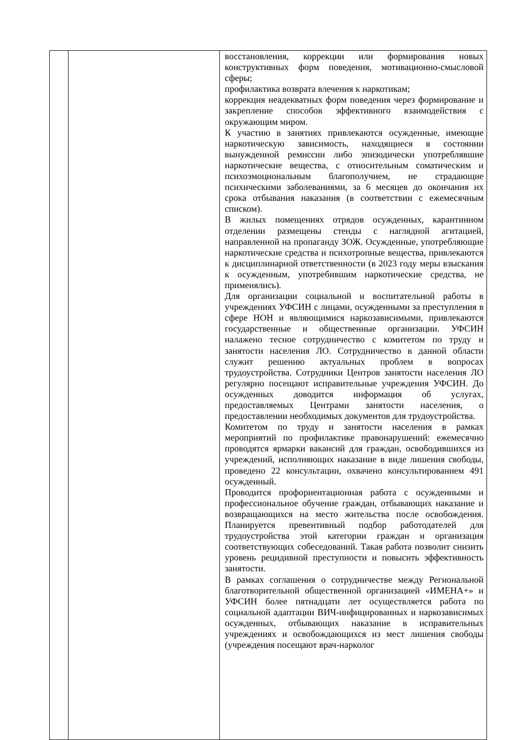| | | восстановления, коррекции или формирования новых конструктивных форм поведения, мотивационно-смысловой сферы; профилактика возврата влечения к наркотикам; коррекция неадекватных форм поведения через формирование и закрепление способов эффективного взаимодействия с окружающим миром. К участию в занятиях привлекаются осужденные, имеющие наркотическую зависимость, находящиеся в состоянии вынужденной ремиссии либо эпизодически употреблявшие наркотические вещества, с относительным соматическим и психоэмоциональным благополучием, не страдающие психическими заболеваниями, за 6 месяцев до окончания их срока отбывания наказания (в соответствии с ежемесячным списком). В жилых помещениях отрядов осужденных, карантинном отделении размещены стенды с наглядной агитацией, направленной на пропаганду ЗОЖ. Осужденные, употребляющие наркотические средства и психотропные вещества, привлекаются к дисциплинарной ответственности (в 2023 году меры взыскания к осужденным, употребившим наркотические средства, не применялись). Для организации социальной и воспитательной работы в учреждениях УФСИН с лицами, осужденными за преступления в сфере НОН и являющимися наркозависимыми, привлекаются государственные и общественные организации. УФСИН налажено тесное сотрудничество с комитетом по труду и занятости населения ЛО. Сотрудничество в данной области служит решению актуальных проблем в вопросах трудоустройства. Сотрудники Центров занятости населения ЛО регулярно посещают исправительные учреждения УФСИН. До осужденных доводится информация об услугах, предоставляемых Центрами занятости населения, о предоставлении необходимых документов для трудоустройства. Комитетом по труду и занятости населения в рамках мероприятий по профилактике правонарушений: ежемесячно проводятся ярмарки вакансий для граждан, освободившихся из учреждений, исполняющих наказание в виде лишения свободы, проведено 22 консультации, охвачено консультированием 491 осужденный. Проводится профориентационная работа с осужденными и профессиональное обучение граждан, отбывающих наказание и возвращающихся на место жительства после освобождения. Планируется превентивный подбор работодателей для трудоустройства этой категории граждан и организация соответствующих собеседований. Такая работа позволит снизить уровень рецидивной преступности и повысить эффективность занятости. В рамках соглашения о сотрудничестве между Региональной благотворительной общественной организацией «ИМЕНА+» и УФСИН более пятнадцати лет осуществляется работа по социальной адаптации ВИЧ-инфицированных и наркозависимых осужденных, отбывающих наказание в исправительных учреждениях и освобождающихся из мест лишения свободы (учреждения посещают врач-нарколог |